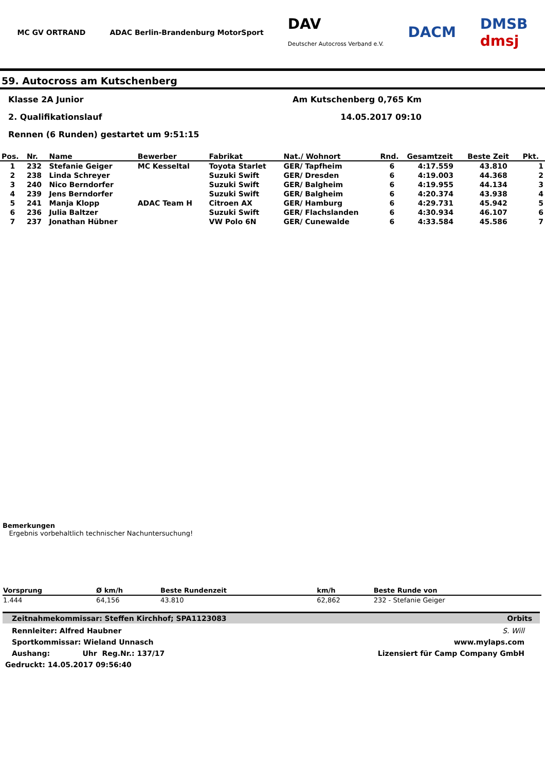MC GV ORTRAND ADAC Berlin-Brandenburg MotorSport DAV
Deutscher Autocross Verband e.V. DACM DMSB
dmsj
59. Autocross am Kutschenberg
Klasse 2A Junior Am Kutschenberg 0,765 Km
2. Qualifikationslauf 14.05.2017 09:10
Rennen (6 Runden) gestartet um 9:51:15
| Pos. | Nr. | Name | Bewerber | Fabrikat | Nat./ Wohnort | Rnd. | Gesamtzeit | Beste Zeit | Pkt. |
| --- | --- | --- | --- | --- | --- | --- | --- | --- | --- |
| 1 | 232 | Stefanie Geiger | MC Kesseltal | Toyota Starlet | GER/ Tapfheim | 6 | 4:17.559 | 43.810 | 1 |
| 2 | 238 | Linda Schreyer | | Suzuki Swift | GER/ Dresden | 6 | 4:19.003 | 44.368 | 2 |
| 3 | 240 | Nico Berndorfer | | Suzuki Swift | GER/ Balgheim | 6 | 4:19.955 | 44.134 | 3 |
| 4 | 239 | Jens Berndorfer | | Suzuki Swift | GER/ Balgheim | 6 | 4:20.374 | 43.938 | 4 |
| 5 | 241 | Manja Klopp | ADAC Team H | Citroen AX | GER/ Hamburg | 6 | 4:29.731 | 45.942 | 5 |
| 6 | 236 | Julia Baltzer | | Suzuki Swift | GER/ Flachslanden | 6 | 4:30.934 | 46.107 | 6 |
| 7 | 237 | Jonathan Hübner | | VW Polo 6N | GER/ Cunewalde | 6 | 4:33.584 | 45.586 | 7 |
Bemerkungen
Ergebnis vorbehaltlich technischer Nachuntersuchung!
| Vorsprung | Ø km/h | Beste Rundenzeit | km/h | Beste Runde von |
| --- | --- | --- | --- | --- |
| 1.444 | 64,156 | 43.810 | 62,862 | 232 - Stefanie Geiger |
Zeitnahmekommissar: Steffen Kirchhof; SPA1123083 Orbits
Rennleiter: Alfred Haubner S. Will
Sportkommissar: Wieland Unnasch www.mylaps.com
Aushang: Uhr Reg.Nr.: 137/17 Lizensiert für Camp Company GmbH
Gedruckt: 14.05.2017 09:56:40